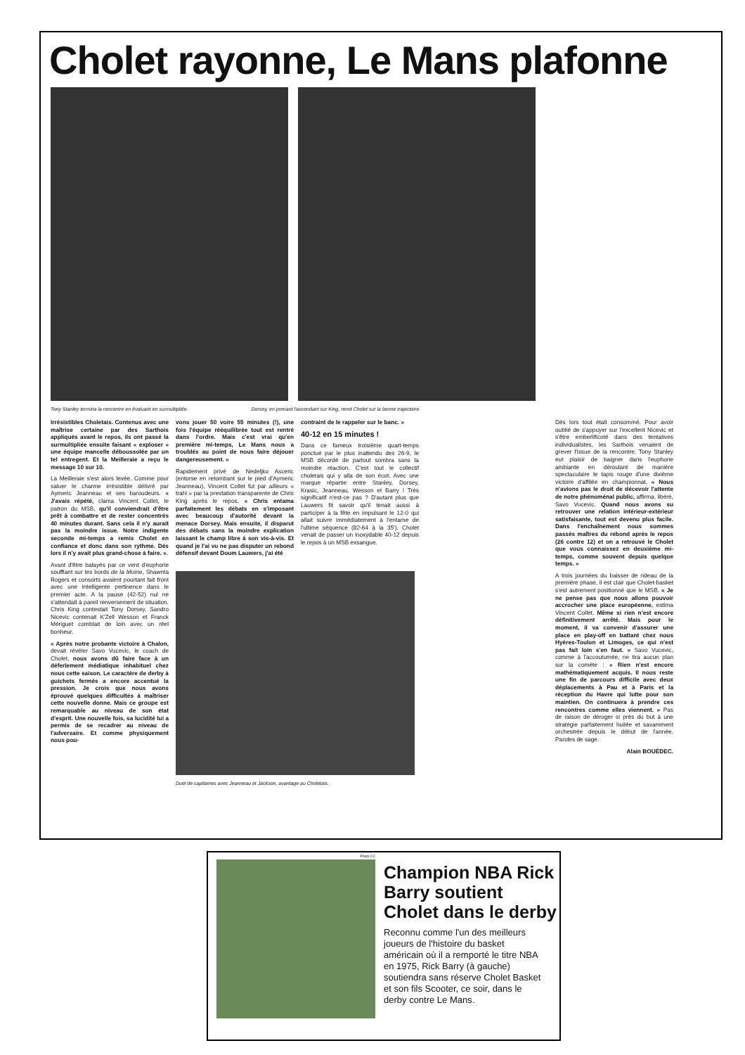Cholet rayonne, Le Mans plafonne
Tony Stanley termina la rencontre en évoluant en surmultipliée. Dorsey, en prenant l'ascendant sur King, remit Cholet sur la bonne trajectoire.
Irrésistibles Choletais. Contenus avec une maîtrise certaine par des Sarthois appliqués avant le repos, ils ont passé la surmultipliée ensuite faisant « exploser » une équipe mancelle déboussolée par un tel entregent. Et la Meilleraie a reçu le message 10 sur 10.
La Meilleraie s'est alors levée. Comme pour saluer le charme irrésistible délivré par Aymeric Jeanneau et ses baroudeurs. « J'avais répété, clama Vincent Collet, le patron du MSB, qu'il conviendrait d'être prêt à combattre et de rester concentrés 40 minutes durant. Sans cela il n'y aurait pas la moindre issue. Notre indigente seconde mi-temps a remis Cholet en confiance et donc dans son rythme. Dès lors il n'y avait plus grand-chose à faire. ».
Avant d'être balayés par ce vent d'euphorie soufflant sur les bords de la Moine, Shawnta Rogers et consorts avaient pourtant fait front avec une intelligente pertinence dans le premier acte. A la pause (42-52) nul ne s'attendait à pareil renversement de situation. Chris King contestait Tony Dorsey, Sandro Nicevic contenait K'Zell Wesson et Franck Mériguet comblait de loin avec un réel bonheur.
« Après notre probante victoire à Chalon, devait révéler Savo Vucevic, le coach de Cholet, nous avons dû faire face à un déferlement médiatique inhabituel chez nous cette saison. Le caractère de derby à guichets fermés a encore accentué la pression. Je crois que nous avons éprouvé quelques difficultés à maîtriser cette nouvelle donne. Mais ce groupe est remarquable au niveau de son état d'esprit. Une nouvelle fois, sa lucidité lui a permis de se recadrer au niveau de l'adversaire. Et comme physiquement nous pou-
vons jouer 50 voire 55 minutes (!), une fois l'équipe rééquilibrée tout est rentré dans l'ordre. Mais c'est vrai qu'en première mi-temps, Le Mans nous a troublés au point de nous faire déjouer dangereusement. »
Rapidement privé de Nedeljko Asceric (entorse en retombant sur le pied d'Aymeric Jeanneau), Vincent Collet fut par ailleurs « trahi » par la prestation transparente de Chris King après le repos. « Chris entama parfaitement les débats en s'imposant avec beaucoup d'autorité devant la menace Dorsey. Mais ensuite, il disparut des débats sans la moindre explication laissant le champ libre à son vis-à-vis. Et quand je l'ai vu ne pas disputer un rebond défensif devant Doum Lauwers, j'ai été
contraint de le rappeler sur le banc. »
40-12 en 15 minutes !
Dans ce fameux troisième quart-temps ponctué par le plus inattendu des 26-9, le MSB décordé de partout sombra sans la moindre réaction. C'est tout le collectif choletais qui y alla de son écot. Avec une marque répartie entre Stanley, Dorsey, Krasic, Jeanneau, Wesson et Barry ! Très significatif n'est-ce pas ? D'autant plus que Lauwers fit savoir qu'il tenait aussi à participer à la fête en impulsant le 12-0 qui allait suivre immédiatement à l'entame de l'ultime séquence (82-64 à la 35'). Cholet venait de passer un inoxydable 40-12 depuis le repos à un MSB exsangue.
Duel de capitaines avec Jeanneau et Jackson, avantage au Choletais.
Dès lors tout était consommé. Pour avoir oublié de s'appuyer sur l'excellent Nicevic et s'être emberlificoté dans des tentatives individualistes, les Sarthois venaient de grever l'issue de la rencontre. Tony Stanley eut plaisir de baigner dans l'euphorie ambiante en déroulant de manière spectaculaire le tapis rouge d'une dixième victoire d'affilée en championnat. « Nous n'avions pas le droit de décevoir l'attente de notre phénoménal public, affirma, libéré, Savo Vucevic. Quand nous avons su retrouver une relation intérieur-extérieur satisfaisante, tout est devenu plus facile. Dans l'enchaînement nous sommes passés maîtres du rebond après le repos (26 contre 12) et on a retrouvé le Cholet que vous connaissez en deuxième mi-temps, comme souvent depuis quelque temps. »
A trois journées du baisser de rideau de la première phase, il est clair que Cholet-basket s'est autrement positionné que le MSB. « Je ne pense pas que nous allons pouvoir accrocher une place européenne, estima Vincent Collet. Même si rien n'est encore définitivement arrêté. Mais pour le moment, il va convenir d'assurer une place en play-off en battant chez nous Hyères-Toulon et Limoges, ce qui n'est pas fait loin s'en faut. » Savo Vucevic, comme à l'accoutumée, ne tira aucun plan sur la comète : « Rien n'est encore mathématiquement acquis. Il nous reste une fin de parcours difficile avec deux déplacements à Pau et à Paris et la réception du Havre qui lutte pour son maintien. On continuera à prendre ces rencontres comme elles viennent. » Pas de raison de déroger si près du but à une stratégie parfaitement huilée et savamment orchestrée depuis le début de l'année. Paroles de sage.
Alain BOUÉDEC.
Photo CC
Champion NBA Rick Barry soutient Cholet dans le derby
Reconnu comme l'un des meilleurs joueurs de l'histoire du basket américain où il a remporté le titre NBA en 1975, Rick Barry (à gauche) soutiendra sans réserve Cholet Basket et son fils Scooter, ce soir, dans le derby contre Le Mans.